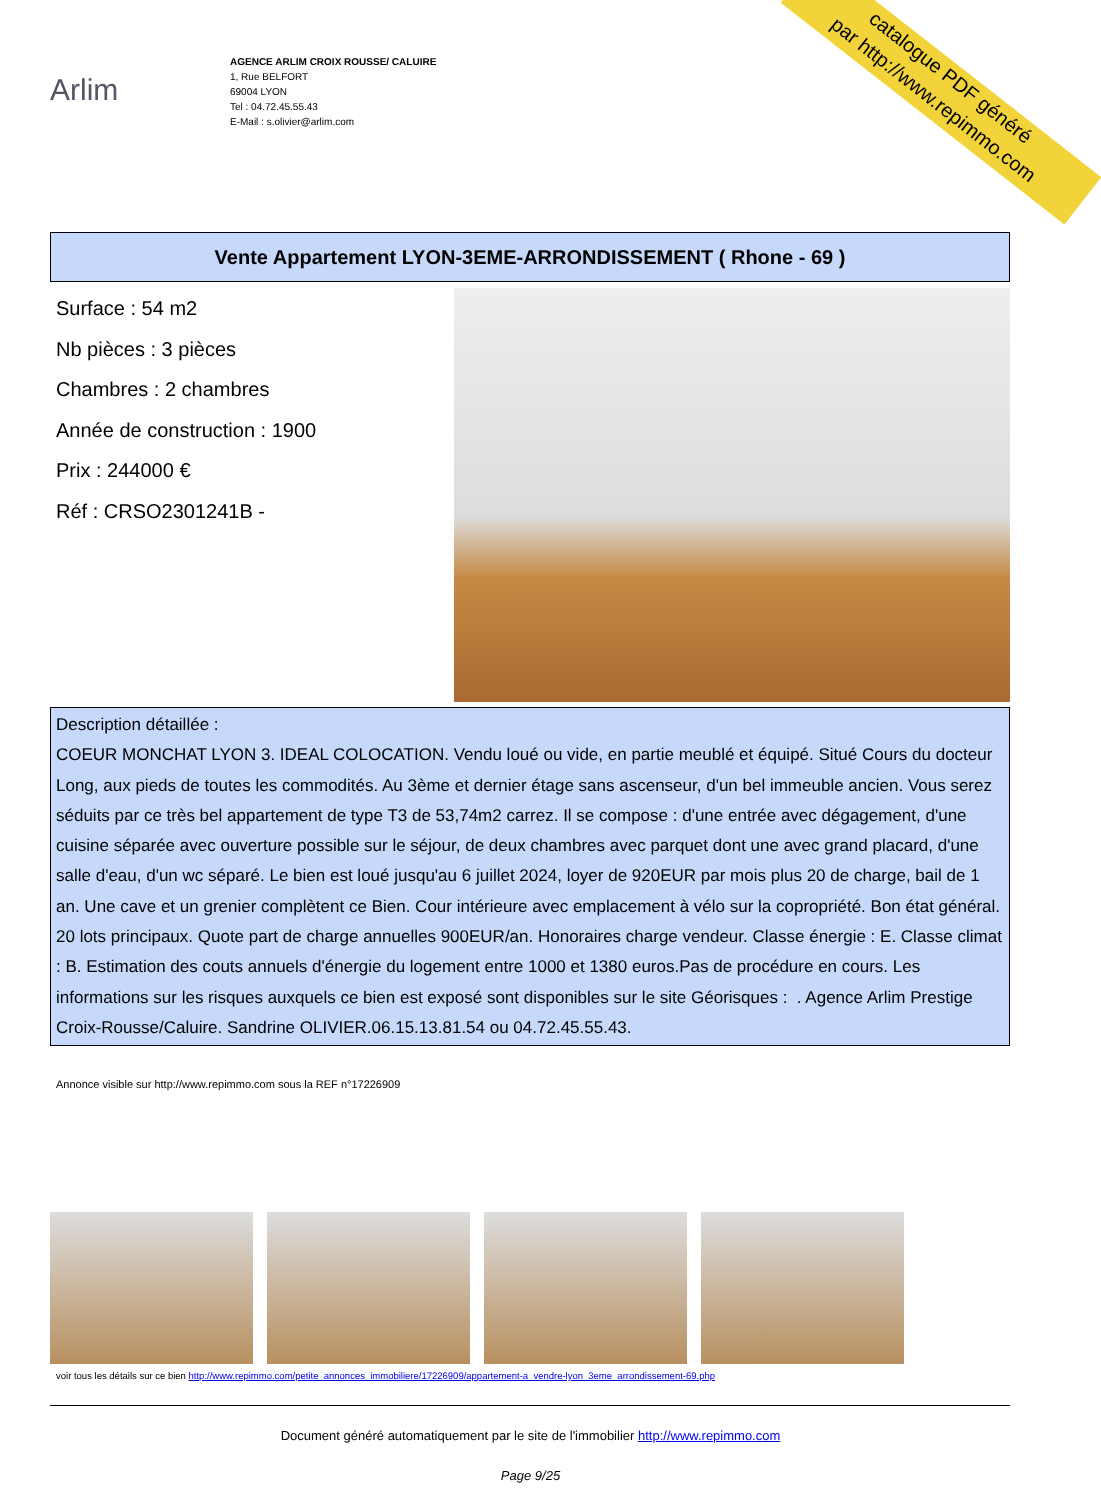catalogue PDF généré
par http://www.repimmo.com
Arlim
AGENCE ARLIM CROIX ROUSSE/ CALUIRE
1, Rue BELFORT
69004 LYON
Tel : 04.72.45.55.43
E-Mail : s.olivier@arlim.com
Vente Appartement LYON-3EME-ARRONDISSEMENT ( Rhone - 69 )
Surface : 54 m2
Nb pièces : 3 pièces
Chambres : 2 chambres
Année de construction : 1900
Prix : 244000 €
Réf : CRSO2301241B -
Description détaillée :
COEUR MONCHAT LYON 3. IDEAL COLOCATION. Vendu loué ou vide, en partie meublé et équipé. Situé Cours du docteur Long, aux pieds de toutes les commodités. Au 3ème et dernier étage sans ascenseur, d'un bel immeuble ancien. Vous serez séduits par ce très bel appartement de type T3 de 53,74m2 carrez. Il se compose : d'une entrée avec dégagement, d'une cuisine séparée avec ouverture possible sur le séjour, de deux chambres avec parquet dont une avec grand placard, d'une salle d'eau, d'un wc séparé. Le bien est loué jusqu'au 6 juillet 2024, loyer de 920EUR par mois plus 20 de charge, bail de 1 an. Une cave et un grenier complètent ce Bien. Cour intérieure avec emplacement à vélo sur la copropriété. Bon état général. 20 lots principaux. Quote part de charge annuelles 900EUR/an. Honoraires charge vendeur. Classe énergie : E. Classe climat : B. Estimation des couts annuels d'énergie du logement entre 1000 et 1380 euros.Pas de procédure en cours. Les informations sur les risques auxquels ce bien est exposé sont disponibles sur le site Géorisques : . Agence Arlim Prestige Croix-Rousse/Caluire. Sandrine OLIVIER.06.15.13.81.54 ou 04.72.45.55.43.
Annonce visible sur http://www.repimmo.com sous la REF n°17226909
voir tous les détails sur ce bien http://www.repimmo.com/petite_annonces_immobiliere/17226909/appartement-a_vendre-lyon_3eme_arrondissement-69.php
Document généré automatiquement par le site de l'immobilier http://www.repimmo.com
Page 9/25